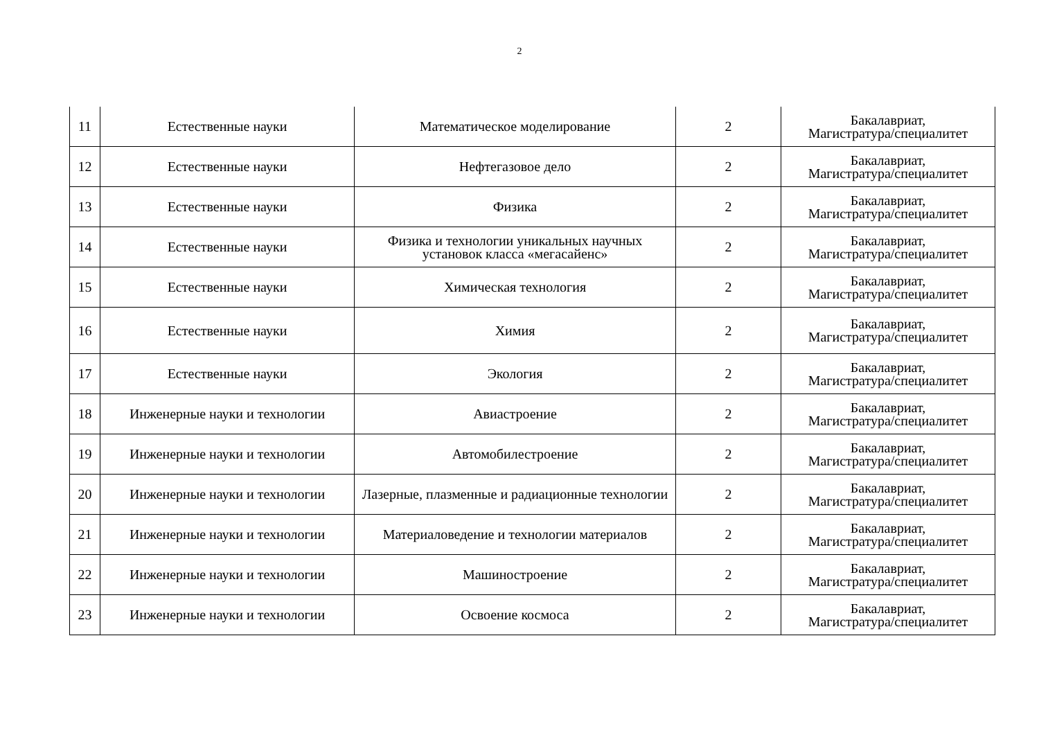2
| 11 | Естественные науки | Математическое моделирование | 2 | Бакалавриат, Магистратура/специалитет |
| 12 | Естественные науки | Нефтегазовое дело | 2 | Бакалавриат, Магистратура/специалитет |
| 13 | Естественные науки | Физика | 2 | Бакалавриат, Магистратура/специалитет |
| 14 | Естественные науки | Физика и технологии уникальных научных установок класса «мегасайенс» | 2 | Бакалавриат, Магистратура/специалитет |
| 15 | Естественные науки | Химическая технология | 2 | Бакалавриат, Магистратура/специалитет |
| 16 | Естественные науки | Химия | 2 | Бакалавриат, Магистратура/специалитет |
| 17 | Естественные науки | Экология | 2 | Бакалавриат, Магистратура/специалитет |
| 18 | Инженерные науки и технологии | Авиастроение | 2 | Бакалавриат, Магистратура/специалитет |
| 19 | Инженерные науки и технологии | Автомобилестроение | 2 | Бакалавриат, Магистратура/специалитет |
| 20 | Инженерные науки и технологии | Лазерные, плазменные и радиационные технологии | 2 | Бакалавриат, Магистратура/специалитет |
| 21 | Инженерные науки и технологии | Материаловедение и технологии материалов | 2 | Бакалавриат, Магистратура/специалитет |
| 22 | Инженерные науки и технологии | Машиностроение | 2 | Бакалавриат, Магистратура/специалитет |
| 23 | Инженерные науки и технологии | Освоение космоса | 2 | Бакалавриат, Магистратура/специалитет |